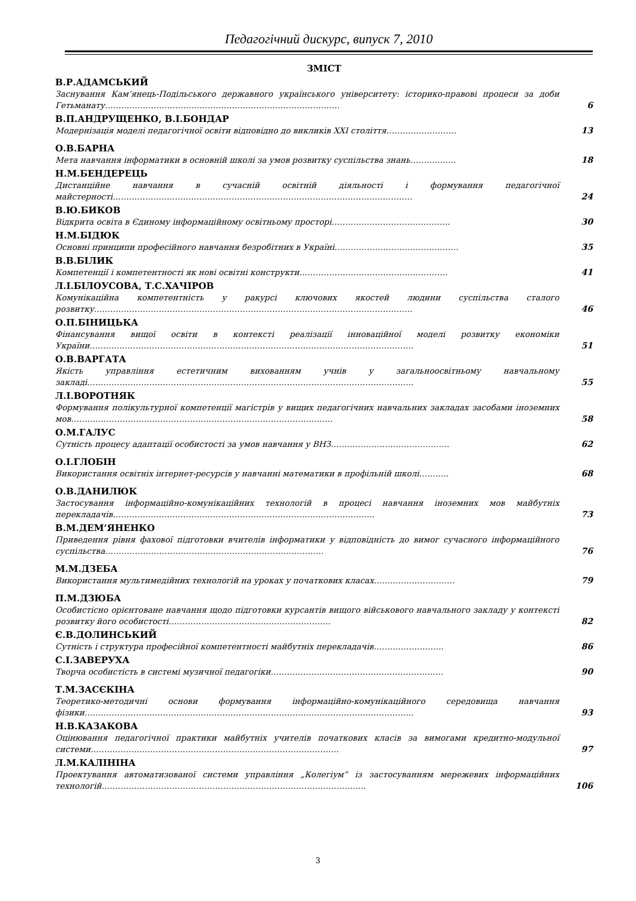Педагогічний дискурс, випуск 7, 2010
ЗМІСТ
В.Р.АДАМСЬКИЙ
Заснування Кам’янець-Подільського державного українського університету: історико-правові процеси за доби Гетьманату……………………………………………………………………………
6
В.П.АНДРУЩЕНКО, В.І.БОНДАР
Модернізація моделі педагогічної освіти відповідно до викликів XXI століття……………………..
13
О.В.БАРНА
Мета навчання інформатики в основній школі за умов розвитку суспільства знань……………..
18
Н.М.БЕНДЕРЕЦЬ
Дистанційне навчання в сучасній освітній діяльності і формування педагогічної майстерності…………………………………………………………………………………………………
24
В.Ю.БИКОВ
Відкрита освіта в Єдиному інформаційному освітньому просторі……………………………………..
30
Н.М.БІДЮК
Основні принципи професійного навчання безробітних в Україні……………………………………….
35
В.В.БІЛИК
Компетенції і компетентності як нові освітні конструкти……………………………………………….
41
Л.І.БІЛОУСОВА, Т.С.ХАЧІРОВ
Комунікаційна компетентність у ракурсі ключових якостей людини суспільства сталого розвитку……………………………………………………………………………………………………….
46
О.П.БІНИЦЬКА
Фінансування вищої освіти в контексті реалізації інноваційної моделі розвитку економіки України…………………………………………………………………………………………………………
51
О.В.ВАРГАТА
Якість управління естетичним вихованням учнів у загальноосвітньому навчальному закладі………………………………………………………………………………………………………….
55
Л.І.ВОРОТНЯК
Формування полікультурної компетенції магістрів у вищих педагогічних навчальних закладах засобами іноземних мов…………………………………………………………………………………….
58
О.М.ГАЛУС
Сутність процесу адаптації особистості за умов навчання у ВНЗ……………………………………..
62
О.І.ГЛОБІН
Використання освітніх інтернет-ресурсів у навчанні математики в профільній школі………..
68
О.В.ДАНИЛЮК
Застосування інформаційно-комунікаційних технологій в процесі навчання іноземних мов майбутніх перекладачів…………………………………………………………………………………….
73
В.М.ДЕМ’ЯНЕНКО
Приведення рівня фахової підготовки вчителів інформатики у відповідність до вимог сучасного інформаційного суспільства………………………………………………………………………
76
М.М.ДЗЕБА
Використання мультимедійних технологій на уроках у початкових класах…………………………
79
П.М.ДЗЮБА
Особистісно орієнтоване навчання щодо підготовки курсантів вищого військового навчального закладу у контексті розвитку його особистості……………………………………………………
82
Є.В.ДОЛИНСЬКИЙ
Сутність і структура професійної компетентності майбутніх перекладачів……………………..
86
С.І.ЗАВЕРУХА
Творча особистість в системі музичної педагогіки……………………………………………………….
90
Т.М.ЗАСЄКІНА
Теоретико-методичні основи формування інформаційно-комунікаційного середовища навчання фізики…………………………………………………………………………………………………………..
93
Н.В.КАЗАКОВА
Оцінювання педагогічної практики майбутніх учителів початкових класів за вимогами кредитно-модульної системи………………………………………………………………………………..
97
Л.М.КАЛІНІНА
Проектування автоматизованої системи управління „Колегіум” із застосуванням мережевих інформаційних технологій……………………………………………………………………………………..
106
3